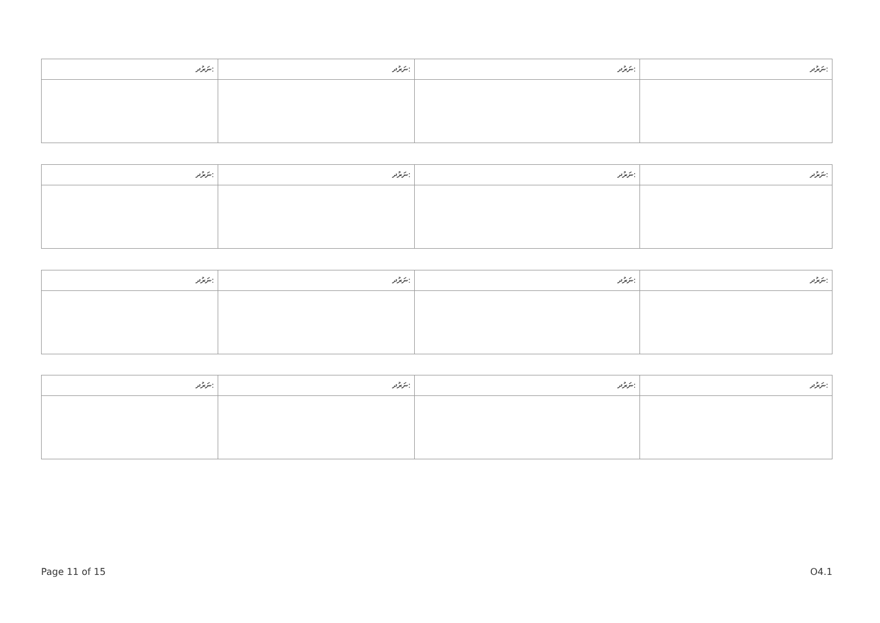| ނަރުދ: | ނަރުދ: | ނަރުދ: | ނަރުދ: |
| ނަރުދ: | ނަރުދ: | ނަރުދ: | ނަރުދ: |
| ނަރުދ: | ނަރުދ: | ނަރުދ: | ނަރުދ: |
| ނަރުދ: | ނަރުދ: | ނަރުދ: | ނަރުދ: |
Page 11 of 15 O4.1